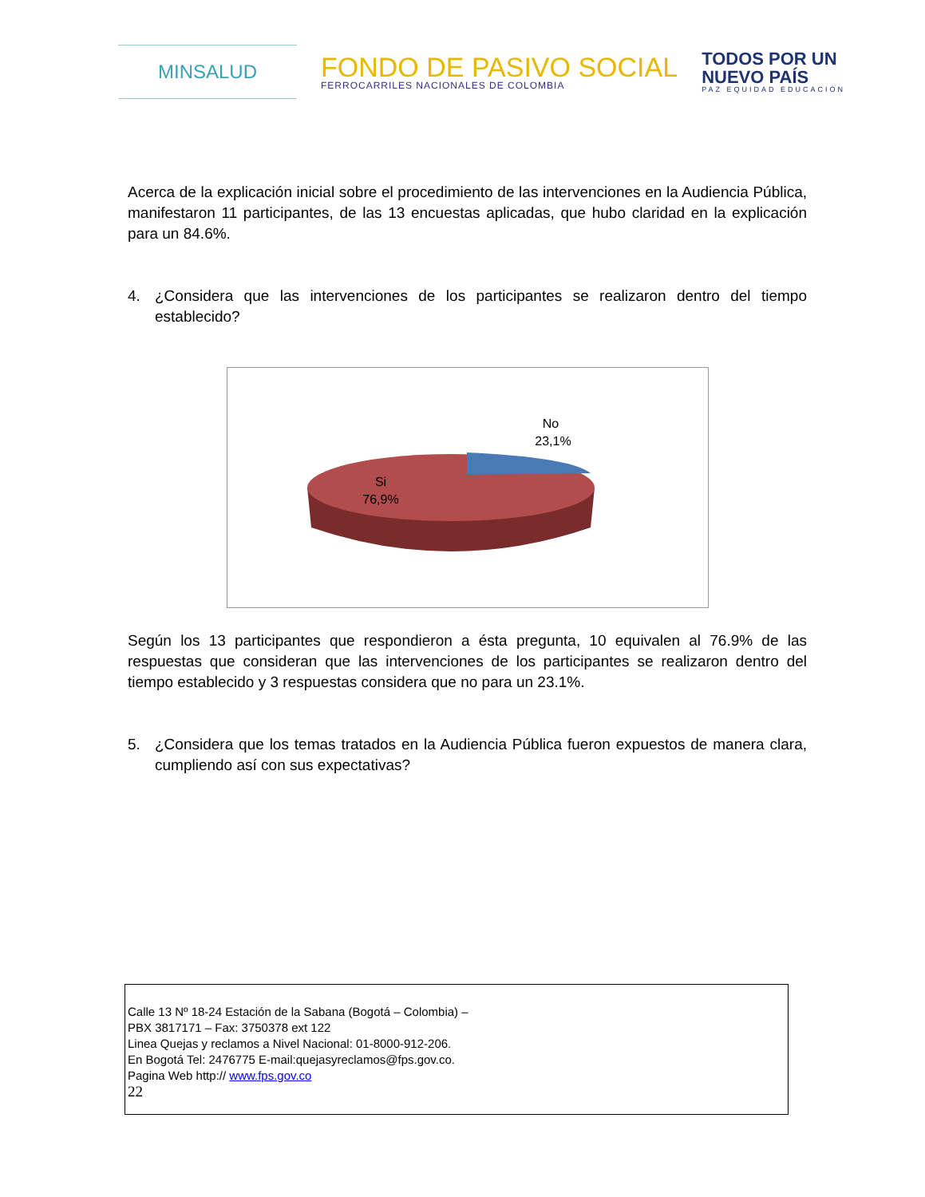MINSALUD
FONDO DE PASIVO SOCIAL
FERROCARRILES NACIONALES DE COLOMBIA
TODOS POR UN
NUEVO PAÍS
PAZ EQUIDAD EDUCACIÓN
Acerca de la explicación inicial sobre el procedimiento de las intervenciones en la Audiencia Pública, manifestaron 11 participantes, de las 13 encuestas aplicadas, que hubo claridad en la explicación para un 84.6%.
4. ¿Considera que las intervenciones de los participantes se realizaron dentro del tiempo establecido?
No
23,1%
Si
76,9%
Según los 13 participantes que respondieron a ésta pregunta, 10 equivalen al 76.9% de las respuestas que consideran que las intervenciones de los participantes se realizaron dentro del tiempo establecido y 3 respuestas considera que no para un 23.1%.
5. ¿Considera que los temas tratados en la Audiencia Pública fueron expuestos de manera clara, cumpliendo así con sus expectativas?
Calle 13 Nº 18-24 Estación de la Sabana (Bogotá – Colombia) –
PBX 3817171 – Fax: 3750378 ext 122
Linea Quejas y reclamos a Nivel Nacional: 01-8000-912-206.
En Bogotá Tel: 2476775 E-mail:quejasyreclamos@fps.gov.co.
Pagina Web http:// www.fps.gov.co
22